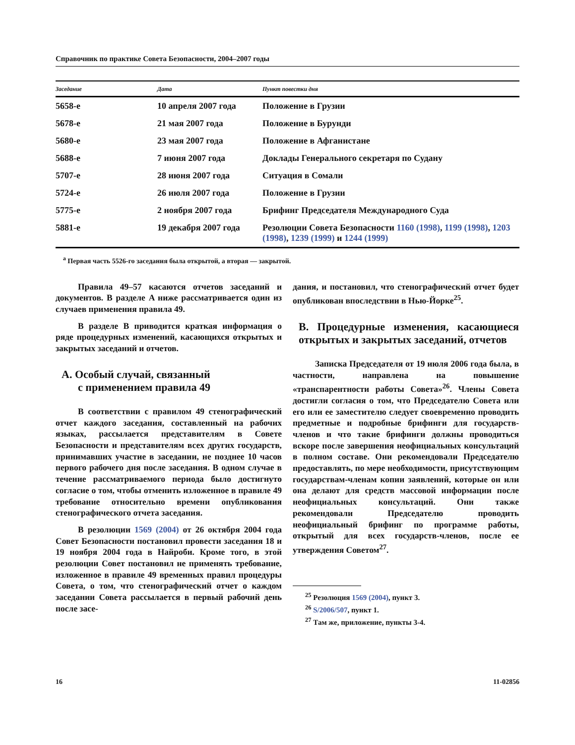Справочник по практике Совета Безопасности, 2004–2007 годы
| Заседание | Дата | Пункт повестки дня |
| --- | --- | --- |
| 5658-е | 10 апреля 2007 года | Положение в Грузии |
| 5678-е | 21 мая 2007 года | Положение в Бурунди |
| 5680-е | 23 мая 2007 года | Положение в Афганистане |
| 5688-е | 7 июня 2007 года | Доклады Генерального секретаря по Судану |
| 5707-е | 28 июня 2007 года | Ситуация в Сомали |
| 5724-е | 26 июля 2007 года | Положение в Грузии |
| 5775-е | 2 ноября 2007 года | Брифинг Председателя Международного Суда |
| 5881-е | 19 декабря 2007 года | Резолюции Совета Безопасности 1160 (1998) , 1199 (1998) , 1203 (1998) , 1239 (1999) и 1244 (1999) |
<sup>a</sup> Первая часть 5526-го заседания была открытой, а вторая — закрытой.
Правила 49–57 касаются отчетов заседаний и документов. В разделе A ниже рассматривается один из случаев применения правила 49.
В разделе B приводится краткая информация о ряде процедурных изменений, касающихся открытых и закрытых заседаний и отчетов.
A. Особый случай, связанный
с применением правила 49
В соответствии с правилом 49 стенографический отчет каждого заседания, составленный на рабочих языках, рассылается представителям в Совете Безопасности и представителям всех других государств, принимавших участие в заседании, не позднее 10 часов первого рабочего дня после заседания. В одном случае в течение рассматриваемого периода было достигнуто согласие о том, чтобы отменить изложенное в правиле 49 требование относительно времени опубликования стенографического отчета заседания.
В резолюции 1569 (2004) от 26 октября 2004 года Совет Безопасности постановил провести заседания 18 и 19 ноября 2004 года в Найроби. Кроме того, в этой резолюции Совет постановил не применять требование, изложенное в правиле 49 временных правил процедуры Совета, о том, что стенографический отчет о каждом заседании Совета рассылается в первый рабочий день после засе-
дания, и постановил, что стенографический отчет будет опубликован впоследствии в Нью-Йорке<sup>25</sup>.
B. Процедурные изменения, касающиеся открытых и закрытых заседаний, отчетов
Записка Председателя от 19 июля 2006 года была, в частности, направлена на повышение «транспарентности работы Совета»<sup>26</sup>. Члены Совета достигли согласия о том, что Председателю Совета или его или ее заместителю следует своевременно проводить предметные и подробные брифинги для государств-членов и что такие брифинги должны проводиться вскоре после завершения неофициальных консультаций в полном составе. Они рекомендовали Председателю предоставлять, по мере необходимости, присутствующим государствам-членам копии заявлений, которые он или она делают для средств массовой информации после неофициальных консультаций. Они также рекомендовали Председателю проводить неофициальный брифинг по программе работы, открытый для всех государств-членов, после ее утверждения Советом<sup>27</sup>.
<sup>25</sup> Резолюция 1569 (2004), пункт 3.
<sup>26</sup> S/2006/507, пункт 1.
<sup>27</sup> Там же, приложение, пункты 3-4.
16 11-02856